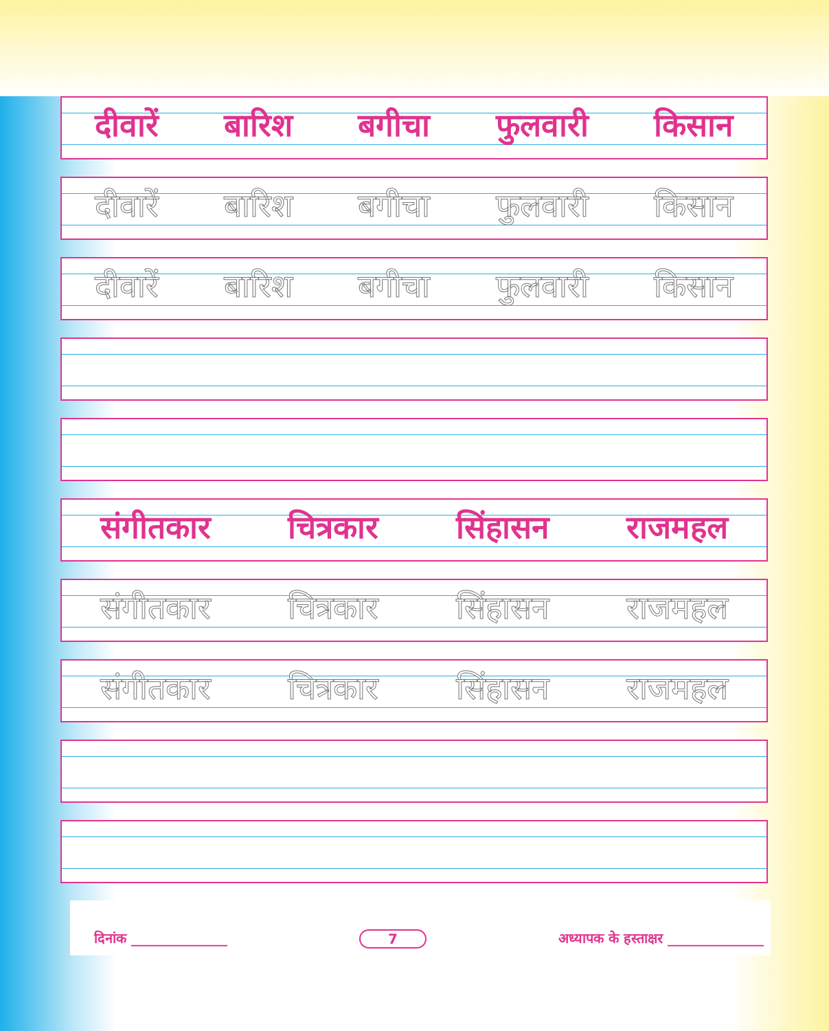दीवारें बारिश बगीचा फुलवारी किसान
दीवारें बारिश बगीचा फुलवारी किसान
दीवारें बारिश बगीचा फुलवारी किसान
संगीतकार चित्रकार सिंहासन राजमहल
संगीतकार चित्रकार सिंहासन राजमहल
संगीतकार चित्रकार सिंहासन राजमहल
दिनांक ______________ 7 अध्यापक के हस्ताक्षर ______________